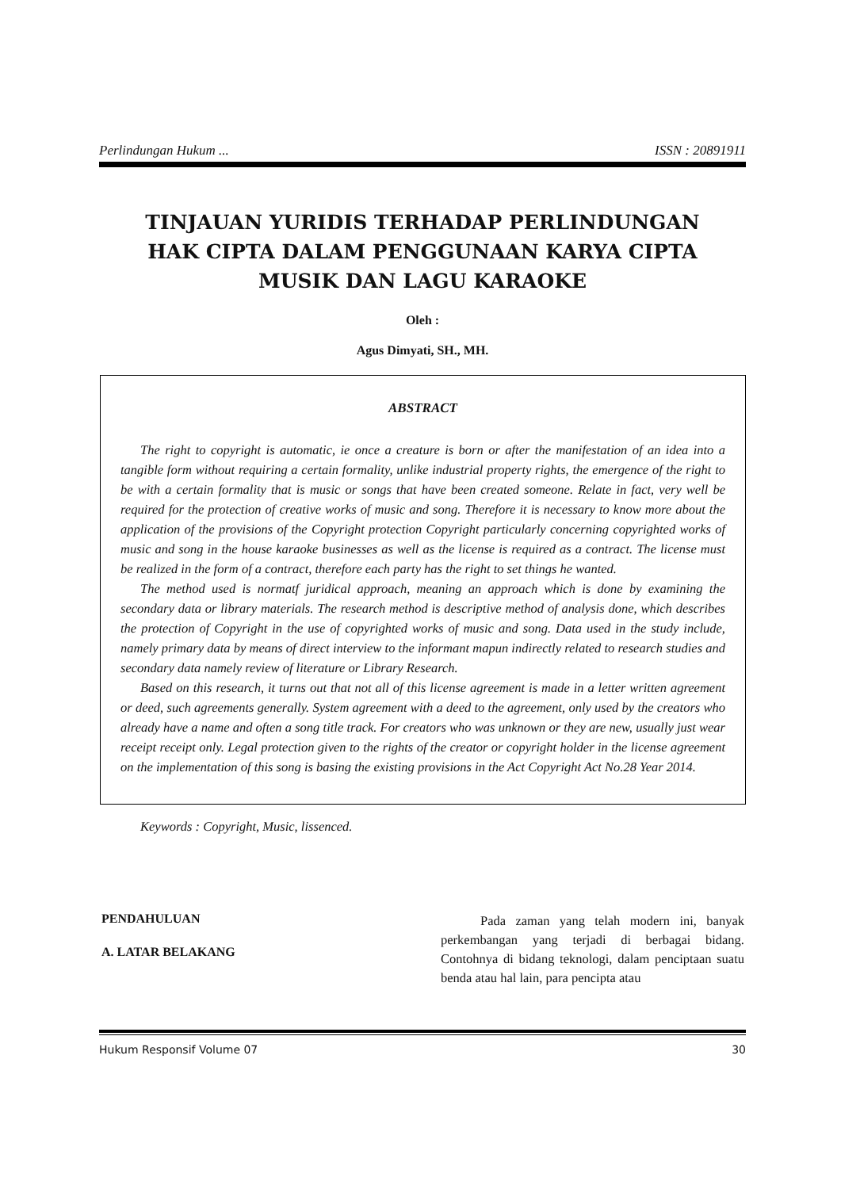Perlindungan Hukum ... ISSN : 20891911
TINJAUAN YURIDIS TERHADAP PERLINDUNGAN
HAK CIPTA DALAM PENGGUNAAN KARYA CIPTA
MUSIK DAN LAGU KARAOKE
Oleh :
Agus Dimyati, SH., MH.
ABSTRACT
The right to copyright is automatic, ie once a creature is born or after the manifestation of an idea into a tangible form without requiring a certain formality, unlike industrial property rights, the emergence of the right to be with a certain formality that is music or songs that have been created someone. Relate in fact, very well be required for the protection of creative works of music and song. Therefore it is necessary to know more about the application of the provisions of the Copyright protection Copyright particularly concerning copyrighted works of music and song in the house karaoke businesses as well as the license is required as a contract. The license must be realized in the form of a contract, therefore each party has the right to set things he wanted.
The method used is normatf juridical approach, meaning an approach which is done by examining the secondary data or library materials. The research method is descriptive method of analysis done, which describes the protection of Copyright in the use of copyrighted works of music and song. Data used in the study include, namely primary data by means of direct interview to the informant mapun indirectly related to research studies and secondary data namely review of literature or Library Research.
Based on this research, it turns out that not all of this license agreement is made in a letter written agreement or deed, such agreements generally. System agreement with a deed to the agreement, only used by the creators who already have a name and often a song title track. For creators who was unknown or they are new, usually just wear receipt receipt only. Legal protection given to the rights of the creator or copyright holder in the license agreement on the implementation of this song is basing the existing provisions in the Act Copyright Act No.28 Year 2014.
Keywords : Copyright, Music, lissenced.
PENDAHULUAN
A. LATAR BELAKANG
Pada zaman yang telah modern ini, banyak perkembangan yang terjadi di berbagai bidang. Contohnya di bidang teknologi, dalam penciptaan suatu benda atau hal lain, para pencipta atau
Hukum Responsif Volume 07 30